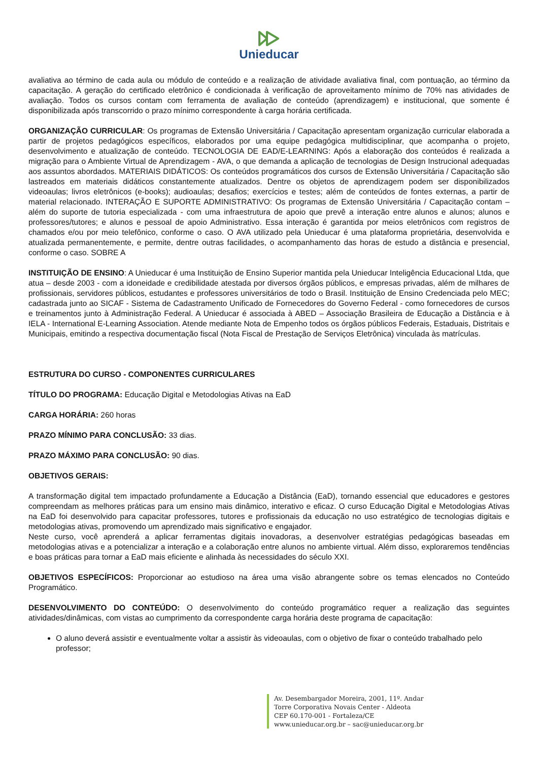Unieducar
avaliativa ao término de cada aula ou módulo de conteúdo e a realização de atividade avaliativa final, com pontuação, ao término da capacitação. A geração do certificado eletrônico é condicionada à verificação de aproveitamento mínimo de 70% nas atividades de avaliação. Todos os cursos contam com ferramenta de avaliação de conteúdo (aprendizagem) e institucional, que somente é disponibilizada após transcorrido o prazo mínimo correspondente à carga horária certificada.
ORGANIZAÇÃO CURRICULAR: Os programas de Extensão Universitária / Capacitação apresentam organização curricular elaborada a partir de projetos pedagógicos específicos, elaborados por uma equipe pedagógica multidisciplinar, que acompanha o projeto, desenvolvimento e atualização de conteúdo. TECNOLOGIA DE EAD/E-LEARNING: Após a elaboração dos conteúdos é realizada a migração para o Ambiente Virtual de Aprendizagem - AVA, o que demanda a aplicação de tecnologias de Design Instrucional adequadas aos assuntos abordados. MATERIAIS DIDÁTICOS: Os conteúdos programáticos dos cursos de Extensão Universitária / Capacitação são lastreados em materiais didáticos constantemente atualizados. Dentre os objetos de aprendizagem podem ser disponibilizados videoaulas; livros eletrônicos (e-books); audioaulas; desafios; exercícios e testes; além de conteúdos de fontes externas, a partir de material relacionado. INTERAÇÃO E SUPORTE ADMINISTRATIVO: Os programas de Extensão Universitária / Capacitação contam – além do suporte de tutoria especializada - com uma infraestrutura de apoio que prevê a interação entre alunos e alunos; alunos e professores/tutores; e alunos e pessoal de apoio Administrativo. Essa interação é garantida por meios eletrônicos com registros de chamados e/ou por meio telefônico, conforme o caso. O AVA utilizado pela Unieducar é uma plataforma proprietária, desenvolvida e atualizada permanentemente, e permite, dentre outras facilidades, o acompanhamento das horas de estudo a distância e presencial, conforme o caso. SOBRE A
INSTITUIÇÃO DE ENSINO: A Unieducar é uma Instituição de Ensino Superior mantida pela Unieducar Inteligência Educacional Ltda, que atua – desde 2003 - com a idoneidade e credibilidade atestada por diversos órgãos públicos, e empresas privadas, além de milhares de profissionais, servidores públicos, estudantes e professores universitários de todo o Brasil. Instituição de Ensino Credenciada pelo MEC; cadastrada junto ao SICAF - Sistema de Cadastramento Unificado de Fornecedores do Governo Federal - como fornecedores de cursos e treinamentos junto à Administração Federal. A Unieducar é associada à ABED – Associação Brasileira de Educação a Distância e à IELA - International E-Learning Association. Atende mediante Nota de Empenho todos os órgãos públicos Federais, Estaduais, Distritais e Municipais, emitindo a respectiva documentação fiscal (Nota Fiscal de Prestação de Serviços Eletrônica) vinculada às matrículas.
ESTRUTURA DO CURSO - COMPONENTES CURRICULARES
TÍTULO DO PROGRAMA: Educação Digital e Metodologias Ativas na EaD
CARGA HORÁRIA: 260 horas
PRAZO MÍNIMO PARA CONCLUSÃO: 33 dias.
PRAZO MÁXIMO PARA CONCLUSÃO: 90 dias.
OBJETIVOS GERAIS:
A transformação digital tem impactado profundamente a Educação a Distância (EaD), tornando essencial que educadores e gestores compreendam as melhores práticas para um ensino mais dinâmico, interativo e eficaz. O curso Educação Digital e Metodologias Ativas na EaD foi desenvolvido para capacitar professores, tutores e profissionais da educação no uso estratégico de tecnologias digitais e metodologias ativas, promovendo um aprendizado mais significativo e engajador.
Neste curso, você aprenderá a aplicar ferramentas digitais inovadoras, a desenvolver estratégias pedagógicas baseadas em metodologias ativas e a potencializar a interação e a colaboração entre alunos no ambiente virtual. Além disso, exploraremos tendências e boas práticas para tornar a EaD mais eficiente e alinhada às necessidades do século XXI.
OBJETIVOS ESPECÍFICOS: Proporcionar ao estudioso na área uma visão abrangente sobre os temas elencados no Conteúdo Programático.
DESENVOLVIMENTO DO CONTEÚDO: O desenvolvimento do conteúdo programático requer a realização das seguintes atividades/dinâmicas, com vistas ao cumprimento da correspondente carga horária deste programa de capacitação:
O aluno deverá assistir e eventualmente voltar a assistir às videoaulas, com o objetivo de fixar o conteúdo trabalhado pelo professor;
Av. Desembargador Moreira, 2001, 11º. Andar
Torre Corporativa Novais Center - Aldeota
CEP 60.170-001 - Fortaleza/CE
www.unieducar.org.br – sac@unieducar.org.br